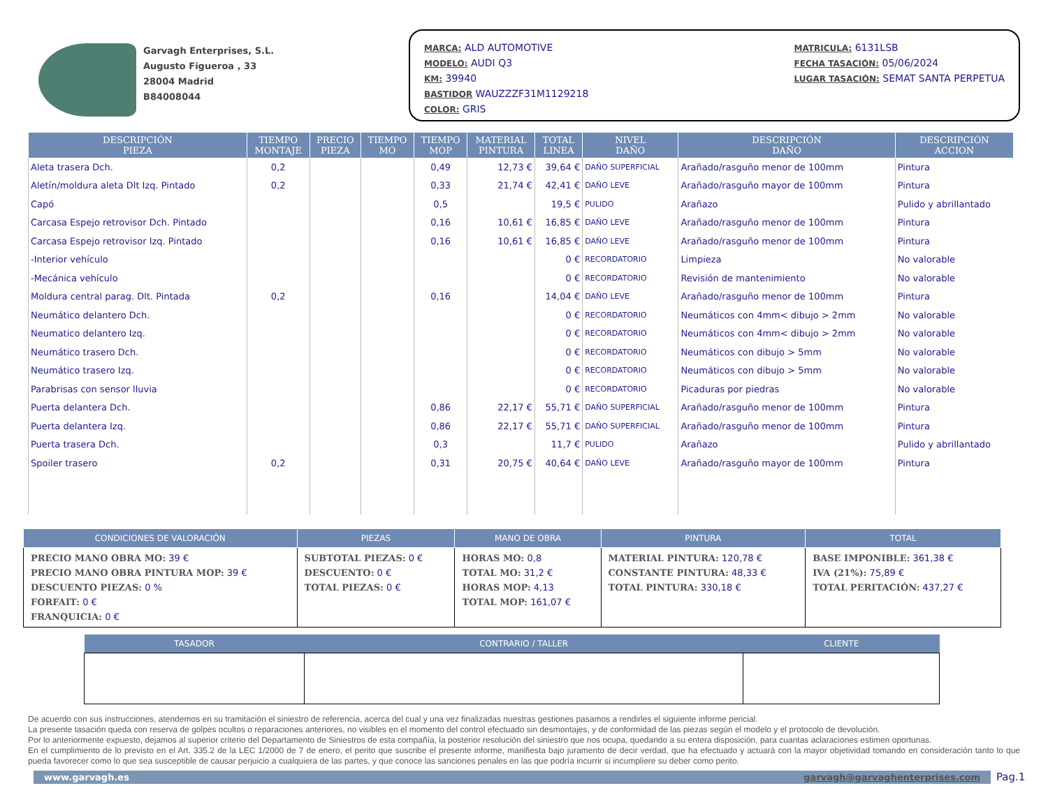Garvagh Enterprises, S.L.
Augusto Figueroa , 33
28004 Madrid
B84008044
MARCA: ALD AUTOMOTIVE
MODELO: AUDI Q3
KM: 39940
BASTIDOR WAUZZZF31M1129218
COLOR: GRIS
MATRICULA: 6131LSB
FECHA TASACIÓN: 05/06/2024
LUGAR TASACIÓN: SEMAT SANTA PERPETUA
| DESCRIPCIÓN PIEZA | TIEMPO MONTAJE | PRECIO PIEZA | TIEMPO MO | TIEMPO MOP | MATERIAL PINTURA | TOTAL LINEA | NIVEL DAÑO | DESCRIPCIÓN DAÑO | DESCRIPCIÓN ACCION |
| --- | --- | --- | --- | --- | --- | --- | --- | --- | --- |
| Aleta trasera Dch. | 0,2 | | | 0,49 | 12,73 € | 39,64 € | DAÑO SUPERFICIAL | Arañado/rasguño menor de 100mm | Pintura |
| Aletín/moldura aleta Dlt Izq. Pintado | 0,2 | | | 0,33 | 21,74 € | 42,41 € | DAÑO LEVE | Arañado/rasguño mayor de 100mm | Pintura |
| Capó | | | | 0,5 | | 19,5 € | PULIDO | Arañazo | Pulido y abrillantado |
| Carcasa Espejo retrovisor Dch. Pintado | | | | 0,16 | 10,61 € | 16,85 € | DAÑO LEVE | Arañado/rasguño menor de 100mm | Pintura |
| Carcasa Espejo retrovisor Izq. Pintado | | | | 0,16 | 10,61 € | 16,85 € | DAÑO LEVE | Arañado/rasguño menor de 100mm | Pintura |
| -Interior vehículo | | | | | | 0 € | RECORDATORIO | Limpieza | No valorable |
| -Mecánica vehículo | | | | | | 0 € | RECORDATORIO | Revisión de mantenimiento | No valorable |
| Moldura central parag. Dlt. Pintada | 0,2 | | | 0,16 | | 14,04 € | DAÑO LEVE | Arañado/rasguño menor de 100mm | Pintura |
| Neumático delantero Dch. | | | | | | 0 € | RECORDATORIO | Neumáticos con 4mm< dibujo > 2mm | No valorable |
| Neumatico delantero Izq. | | | | | | 0 € | RECORDATORIO | Neumáticos con 4mm< dibujo > 2mm | No valorable |
| Neumático trasero Dch. | | | | | | 0 € | RECORDATORIO | Neumáticos con dibujo > 5mm | No valorable |
| Neumático trasero Izq. | | | | | | 0 € | RECORDATORIO | Neumáticos con dibujo > 5mm | No valorable |
| Parabrisas con sensor lluvia | | | | | | 0 € | RECORDATORIO | Picaduras por piedras | No valorable |
| Puerta delantera Dch. | | | | 0,86 | 22,17 € | 55,71 € | DAÑO SUPERFICIAL | Arañado/rasguño menor de 100mm | Pintura |
| Puerta delantera Izq. | | | | 0,86 | 22,17 € | 55,71 € | DAÑO SUPERFICIAL | Arañado/rasguño menor de 100mm | Pintura |
| Puerta trasera Dch. | | | | 0,3 | | 11,7 € | PULIDO | Arañazo | Pulido y abrillantado |
| Spoiler trasero | 0,2 | | | 0,31 | 20,75 € | 40,64 € | DAÑO LEVE | Arañado/rasguño mayor de 100mm | Pintura |
| CONDICIONES DE VALORACIÓN | PIEZAS | MANO DE OBRA | PINTURA | TOTAL |
| --- | --- | --- | --- | --- |
| PRECIO MANO OBRA MO: 39 € PRECIO MANO OBRA PINTURA MOP: 39 € DESCUENTO PIEZAS: 0 % FORFAIT: 0 € FRANQUICIA: 0 € | SUBTOTAL PIEZAS: 0 € DESCUENTO: 0 € TOTAL PIEZAS: 0 € | HORAS MO: 0,8 TOTAL MO: 31,2 € HORAS MOP: 4,13 TOTAL MOP: 161,07 € | MATERIAL PINTURA: 120,78 € CONSTANTE PINTURA: 48,33 € TOTAL PINTURA: 330,18 € | BASE IMPONIBLE: 361,38 € IVA (21%): 75,89 € TOTAL PERITACIÓN: 437,27 € |
| TASADOR | CONTRARIO / TALLER | CLIENTE |
| --- | --- | --- |
De acuerdo con sus instrucciones, atendemos en su tramitación el siniestro de referencia, acerca del cual y una vez finalizadas nuestras gestiones pasamos a rendirles el siguiente informe pericial.
La presente tasación queda con reserva de golpes ocultos o reparaciones anteriores, no visibles en el momento del control efectuado sin desmontajes, y de conformidad de las piezas según el modelo y el protocolo de devolución.
Por lo anteriormente expuesto, dejamos al superior criterio del Departamento de Siniestros de esta compañía, la posterior resolución del siniestro que nos ocupa, quedando a su entera disposición, para cuantas aclaraciones estimen oportunas.
En el cumplimiento de lo previsto en el Art. 335.2 de la LEC 1/2000 de 7 de enero, el perito que suscribe el presente informe, manifiesta bajo juramento de decir verdad, que ha efectuado y actuará con la mayor objetividad tomando en consideración tanto lo que pueda favorecer como lo que sea susceptible de causar perjuicio a cualquiera de las partes, y que conoce las sanciones penales en las que podría incurrir si incumpliere su deber como perito.
www.garvagh.es garvagh@garvaghenterprises.com
Pag.1